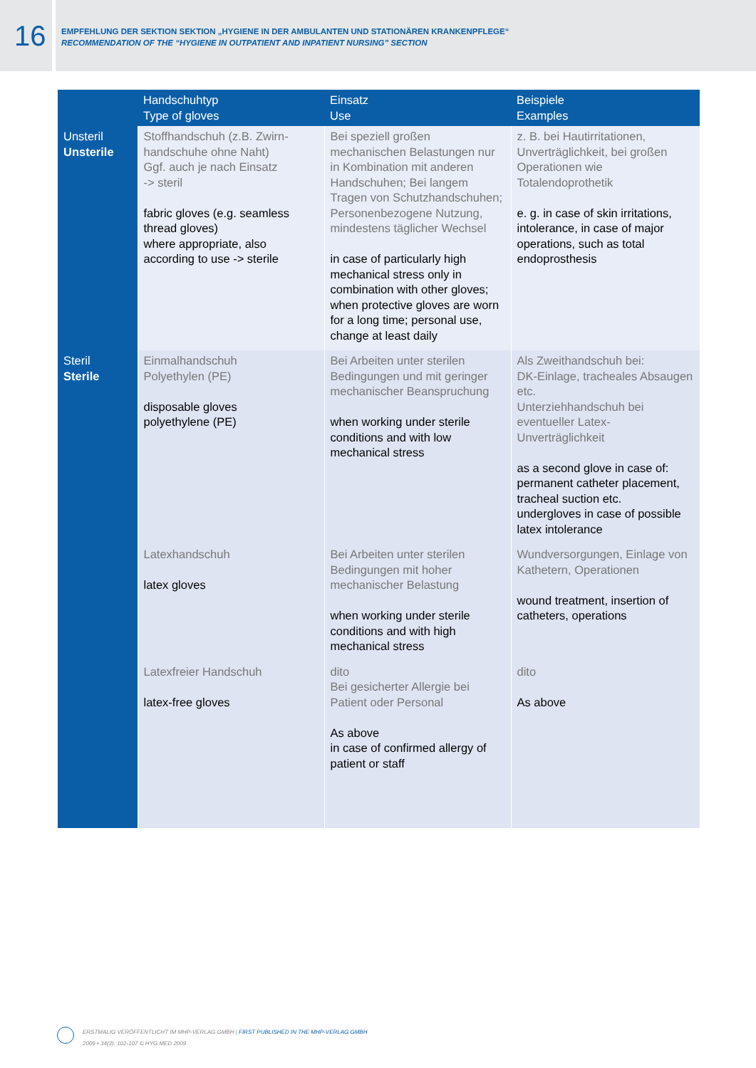16
EMPFEHLUNG DER SEKTION SEKTION „HYGIENE IN DER AMBULANTEN UND STATIONÄREN KRANKENPFLEGE“
RECOMMENDATION OF THE “HYGIENE IN OUTPATIENT AND INPATIENT NURSING” SECTION
| | Handschuhtyp Type of gloves | Einsatz Use | Beispiele Examples |
| --- | --- | --- | --- |
| Unsteril Unsterile | Stoffhandschuh (z.B. Zwirn-handschuhe ohne Naht) Ggf. auch je nach Einsatz -> steril fabric gloves (e.g. seamless thread gloves) where appropriate, also according to use -> sterile | Bei speziell großen mechanischen Belastungen nur in Kombination mit anderen Handschuhen; Bei langem Tragen von Schutzhandschuhen; Personenbezogene Nutzung, mindestens täglicher Wechsel in case of particularly high mechanical stress only in combination with other gloves; when protective gloves are worn for a long time; personal use, change at least daily | z. B. bei Hautirritationen, Unverträglichkeit, bei großen Operationen wie Totalendoprothetik e. g. in case of skin irritations, intolerance, in case of major operations, such as total endoprosthesis |
| Steril Sterile | Einmalhandschuh Polyethylen (PE) disposable gloves polyethylene (PE) | Bei Arbeiten unter sterilen Bedingungen und mit geringer mechanischer Beanspruchung when working under sterile conditions and with low mechanical stress | Als Zweithandschuh bei: DK-Einlage, tracheales Absaugen etc. Unterziehhandschuh bei eventueller Latex-Unverträglichkeit as a second glove in case of: permanent catheter placement, tracheal suction etc. undergloves in case of possible latex intolerance |
| | Latexhandschuh latex gloves | Bei Arbeiten unter sterilen Bedingungen mit hoher mechanischer Belastung when working under sterile conditions and with high mechanical stress | Wundversorgungen, Einlage von Kathetern, Operationen wound treatment, insertion of catheters, operations |
| | Latexfreier Handschuh latex-free gloves | dito Bei gesicherter Allergie bei Patient oder Personal As above in case of confirmed allergy of patient or staff | dito As above |
ERSTMALIG VERÖFFENTLICHT IM MHP-VERLAG GMBH | FIRST PUBLISHED IN THE MHP-VERLAG GMBH
2009 • 34(3): 102-107 © HYG MED 2009